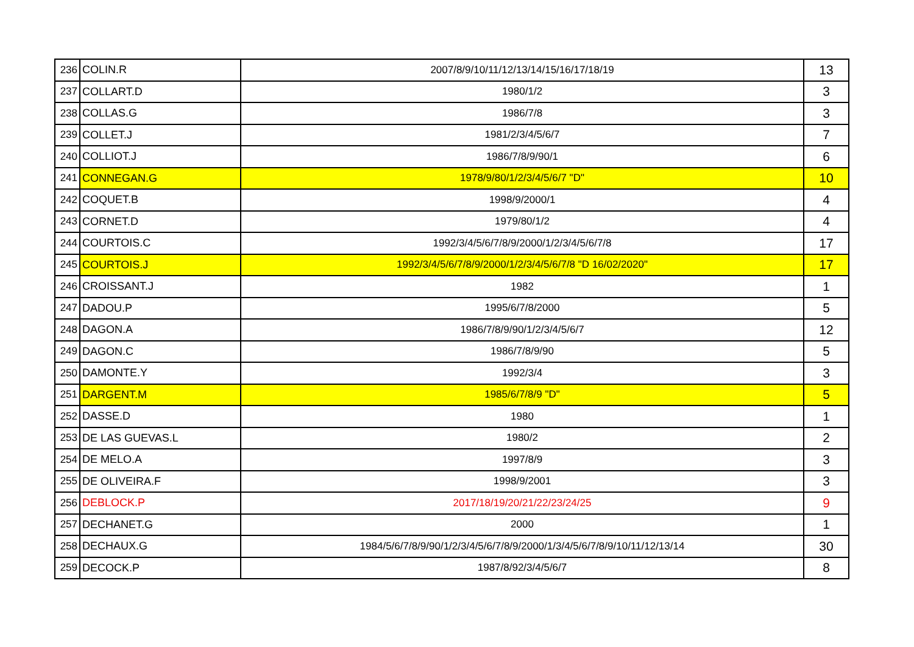| 236 | COLIN.R | 2007/8/9/10/11/12/13/14/15/16/17/18/19 | 13 |
| 237 | COLLART.D | 1980/1/2 | 3 |
| 238 | COLLAS.G | 1986/7/8 | 3 |
| 239 | COLLET.J | 1981/2/3/4/5/6/7 | 7 |
| 240 | COLLIOT.J | 1986/7/8/9/90/1 | 6 |
| 241 | CONNEGAN.G | 1978/9/80/1/2/3/4/5/6/7 "D" | 10 |
| 242 | COQUET.B | 1998/9/2000/1 | 4 |
| 243 | CORNET.D | 1979/80/1/2 | 4 |
| 244 | COURTOIS.C | 1992/3/4/5/6/7/8/9/2000/1/2/3/4/5/6/7/8 | 17 |
| 245 | COURTOIS.J | 1992/3/4/5/6/7/8/9/2000/1/2/3/4/5/6/7/8 "D 16/02/2020" | 17 |
| 246 | CROISSANT.J | 1982 | 1 |
| 247 | DADOU.P | 1995/6/7/8/2000 | 5 |
| 248 | DAGON.A | 1986/7/8/9/90/1/2/3/4/5/6/7 | 12 |
| 249 | DAGON.C | 1986/7/8/9/90 | 5 |
| 250 | DAMONTE.Y | 1992/3/4 | 3 |
| 251 | DARGENT.M | 1985/6/7/8/9 "D" | 5 |
| 252 | DASSE.D | 1980 | 1 |
| 253 | DE LAS GUEVAS.L | 1980/2 | 2 |
| 254 | DE MELO.A | 1997/8/9 | 3 |
| 255 | DE OLIVEIRA.F | 1998/9/2001 | 3 |
| 256 | DEBLOCK.P | 2017/18/19/20/21/22/23/24/25 | 9 |
| 257 | DECHANET.G | 2000 | 1 |
| 258 | DECHAUX.G | 1984/5/6/7/8/9/90/1/2/3/4/5/6/7/8/9/2000/1/3/4/5/6/7/8/9/10/11/12/13/14 | 30 |
| 259 | DECOCK.P | 1987/8/92/3/4/5/6/7 | 8 |